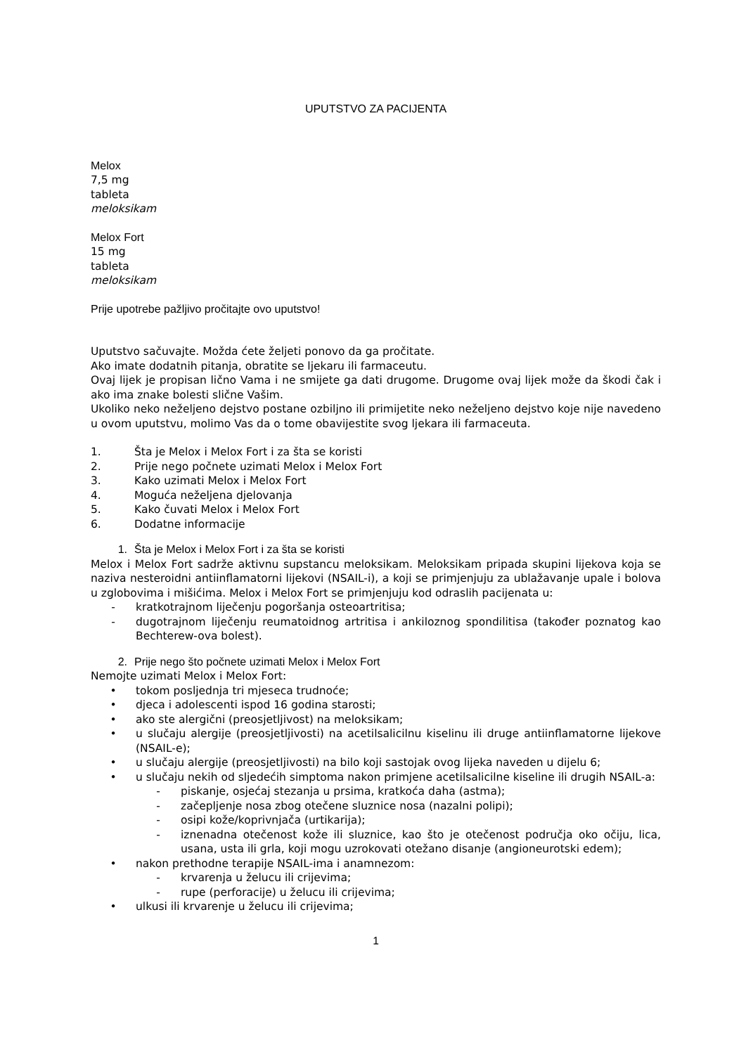UPUTSTVO ZA PACIJENTA
Melox
7,5 mg
tableta
meloksikam
Melox Fort
15 mg
tableta
meloksikam
Prije upotrebe pažljivo pročitajte ovo uputstvo!
Uputstvo sačuvajte. Možda ćete željeti ponovo da ga pročitate.
Ako imate dodatnih pitanja, obratite se ljekaru ili farmaceutu.
Ovaj lijek je propisan lično Vama i ne smijete ga dati drugome. Drugome ovaj lijek može da škodi čak i ako ima znake bolesti slične Vašim.
Ukoliko neko neželjeno dejstvo postane ozbiljno ili primijetite neko neželjeno dejstvo koje nije navedeno u ovom uputstvu, molimo Vas da o tome obavijestite svog ljekara ili farmaceuta.
1. Šta je Melox i Melox Fort i za šta se koristi
2. Prije nego počnete uzimati Melox i Melox Fort
3. Kako uzimati Melox i Melox Fort
4. Moguća neželjena djelovanja
5. Kako čuvati Melox i Melox Fort
6. Dodatne informacije
1. Šta je Melox i Melox Fort i za šta se koristi
Melox i Melox Fort sadrže aktivnu supstancu meloksikam. Meloksikam pripada skupini lijekova koja se naziva nesteroidni antiinflamatorni lijekovi (NSAIL-i), a koji se primjenjuju za ublažavanje upale i bolova u zglobovima i mišićima. Melox i Melox Fort se primjenjuju kod odraslih pacijenata u:
- kratkotrajnom liječenju pogoršanja osteoartritisa;
- dugotrajnom liječenju reumatoidnog artritisa i ankiloznog spondilitisa (također poznatog kao Bechterew-ova bolest).
2. Prije nego što počnete uzimati Melox i Melox Fort
Nemojte uzimati Melox i Melox Fort:
• tokom posljednja tri mjeseca trudnoće;
• djeca i adolescenti ispod 16 godina starosti;
• ako ste alergični (preosjetljivost) na meloksikam;
• u slučaju alergije (preosjetljivosti) na acetilsalicilnu kiselinu ili druge antiinflamatorne lijekove (NSAIL-e);
• u slučaju alergije (preosjetljivosti) na bilo koji sastojak ovog lijeka naveden u dijelu 6;
• u slučaju nekih od sljedećih simptoma nakon primjene acetilsalicilne kiseline ili drugih NSAIL-a:
- piskanje, osjećaj stezanja u prsima, kratkoća daha (astma);
- začepljenje nosa zbog otečene sluznice nosa (nazalni polipi);
- osipi kože/koprivnjača (urtikarija);
- iznenadna otečenost kože ili sluznice, kao što je otečenost područja oko očiju, lica, usana, usta ili grla, koji mogu uzrokovati otežano disanje (angioneurotski edem);
• nakon prethodne terapije NSAIL-ima i anamnezom:
- krvarenja u želucu ili crijevima;
- rupe (perforacije) u želucu ili crijevima;
• ulkusi ili krvarenje u želucu ili crijevima;
1